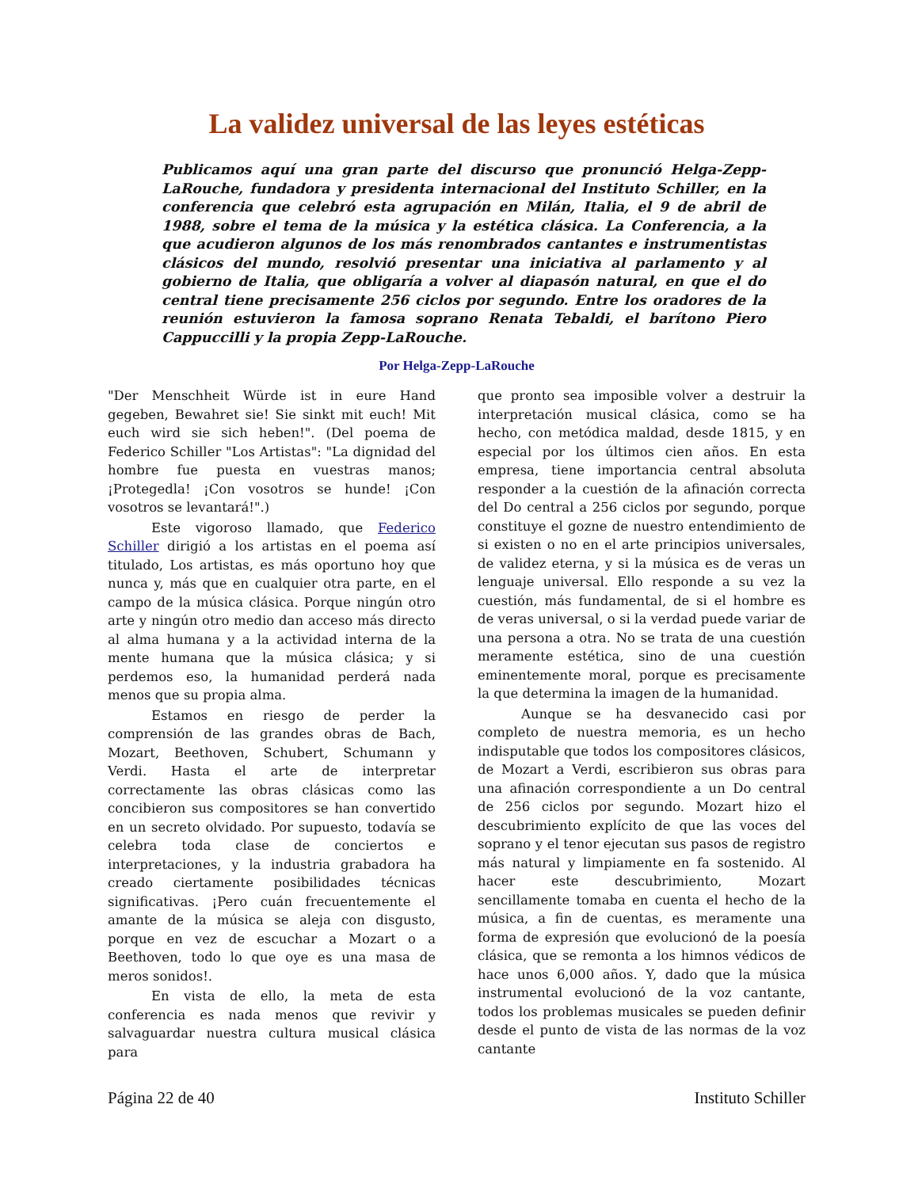La validez universal de las leyes estéticas
Publicamos aquí una gran parte del discurso que pronunció Helga-Zepp-LaRouche, fundadora y presidenta internacional del Instituto Schiller, en la conferencia que celebró esta agrupación en Milán, Italia, el 9 de abril de 1988, sobre el tema de la música y la estética clásica. La Conferencia, a la que acudieron algunos de los más renombrados cantantes e instrumentistas clásicos del mundo, resolvió presentar una iniciativa al parlamento y al gobierno de Italia, que obligaría a volver al diapasón natural, en que el do central tiene precisamente 256 ciclos por segundo. Entre los oradores de la reunión estuvieron la famosa soprano Renata Tebaldi, el barítono Piero Cappuccilli y la propia Zepp-LaRouche.
Por Helga-Zepp-LaRouche
"Der Menschheit Würde ist in eure Hand gegeben, Bewahret sie! Sie sinkt mit euch! Mit euch wird sie sich heben!". (Del poema de Federico Schiller "Los Artistas": "La dignidad del hombre fue puesta en vuestras manos; ¡Protegedla! ¡Con vosotros se hunde! ¡Con vosotros se levantará!".)
Este vigoroso llamado, que Federico Schiller dirigió a los artistas en el poema así titulado, Los artistas, es más oportuno hoy que nunca y, más que en cualquier otra parte, en el campo de la música clásica. Porque ningún otro arte y ningún otro medio dan acceso más directo al alma humana y a la actividad interna de la mente humana que la música clásica; y si perdemos eso, la humanidad perderá nada menos que su propia alma.
Estamos en riesgo de perder la comprensión de las grandes obras de Bach, Mozart, Beethoven, Schubert, Schumann y Verdi. Hasta el arte de interpretar correctamente las obras clásicas como las concibieron sus compositores se han convertido en un secreto olvidado. Por supuesto, todavía se celebra toda clase de conciertos e interpretaciones, y la industria grabadora ha creado ciertamente posibilidades técnicas significativas. ¡Pero cuán frecuentemente el amante de la música se aleja con disgusto, porque en vez de escuchar a Mozart o a Beethoven, todo lo que oye es una masa de meros sonidos!.
En vista de ello, la meta de esta conferencia es nada menos que revivir y salvaguardar nuestra cultura musical clásica para
que pronto sea imposible volver a destruir la interpretación musical clásica, como se ha hecho, con metódica maldad, desde 1815, y en especial por los últimos cien años. En esta empresa, tiene importancia central absoluta responder a la cuestión de la afinación correcta del Do central a 256 ciclos por segundo, porque constituye el gozne de nuestro entendimiento de si existen o no en el arte principios universales, de validez eterna, y si la música es de veras un lenguaje universal. Ello responde a su vez la cuestión, más fundamental, de si el hombre es de veras universal, o si la verdad puede variar de una persona a otra. No se trata de una cuestión meramente estética, sino de una cuestión eminentemente moral, porque es precisamente la que determina la imagen de la humanidad.
Aunque se ha desvanecido casi por completo de nuestra memoria, es un hecho indisputable que todos los compositores clásicos, de Mozart a Verdi, escribieron sus obras para una afinación correspondiente a un Do central de 256 ciclos por segundo. Mozart hizo el descubrimiento explícito de que las voces del soprano y el tenor ejecutan sus pasos de registro más natural y limpiamente en fa sostenido. Al hacer este descubrimiento, Mozart sencillamente tomaba en cuenta el hecho de la música, a fin de cuentas, es meramente una forma de expresión que evolucionó de la poesía clásica, que se remonta a los himnos védicos de hace unos 6,000 años. Y, dado que la música instrumental evolucionó de la voz cantante, todos los problemas musicales se pueden definir desde el punto de vista de las normas de la voz cantante
Página 22 de 40 Instituto Schiller